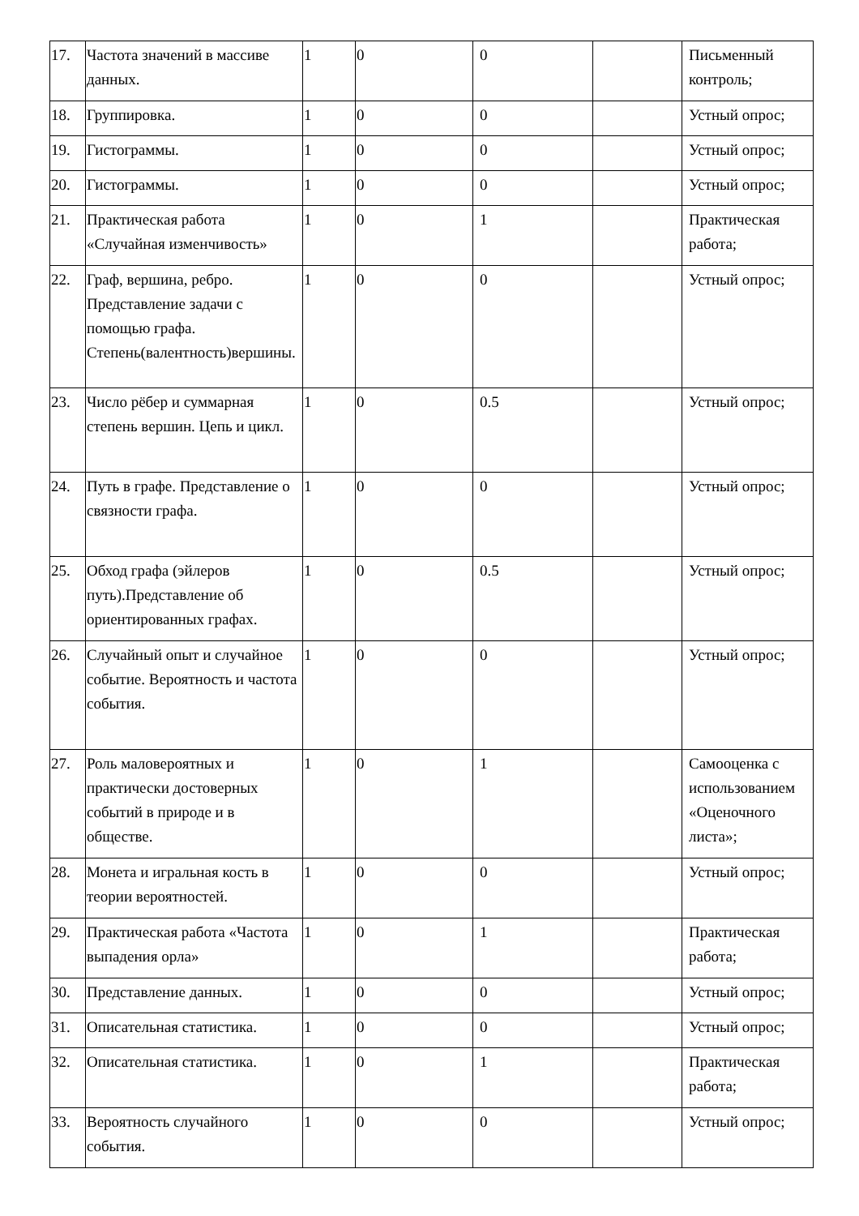| 17. | Частота значений в массиве данных. | 1 | 0 | 0 | | Письменный контроль; |
| 18. | Группировка. | 1 | 0 | 0 | | Устный опрос; |
| 19. | Гистограммы. | 1 | 0 | 0 | | Устный опрос; |
| 20. | Гистограммы. | 1 | 0 | 0 | | Устный опрос; |
| 21. | Практическая работа «Случайная изменчивость» | 1 | 0 | 1 | | Практическая работа; |
| 22. | Граф, вершина, ребро. Представление задачи с помощью графа. Степень(валентность)вершины. | 1 | 0 | 0 | | Устный опрос; |
| 23. | Число рёбер и суммарная степень вершин. Цепь и цикл. | 1 | 0 | 0.5 | | Устный опрос; |
| 24. | Путь в графе. Представление о связности графа. | 1 | 0 | 0 | | Устный опрос; |
| 25. | Обход графа (эйлеров путь).Представление об ориентированных графах. | 1 | 0 | 0.5 | | Устный опрос; |
| 26. | Случайный опыт и случайное событие. Вероятность и частота события. | 1 | 0 | 0 | | Устный опрос; |
| 27. | Роль маловероятных и практически достоверных событий в природе и в обществе. | 1 | 0 | 1 | | Самооценка с использованием «Оценочного листа»; |
| 28. | Монета и игральная кость в теории вероятностей. | 1 | 0 | 0 | | Устный опрос; |
| 29. | Практическая работа «Частота выпадения орла» | 1 | 0 | 1 | | Практическая работа; |
| 30. | Представление данных. | 1 | 0 | 0 | | Устный опрос; |
| 31. | Описательная статистика. | 1 | 0 | 0 | | Устный опрос; |
| 32. | Описательная статистика. | 1 | 0 | 1 | | Практическая работа; |
| 33. | Вероятность случайного события. | 1 | 0 | 0 | | Устный опрос; |